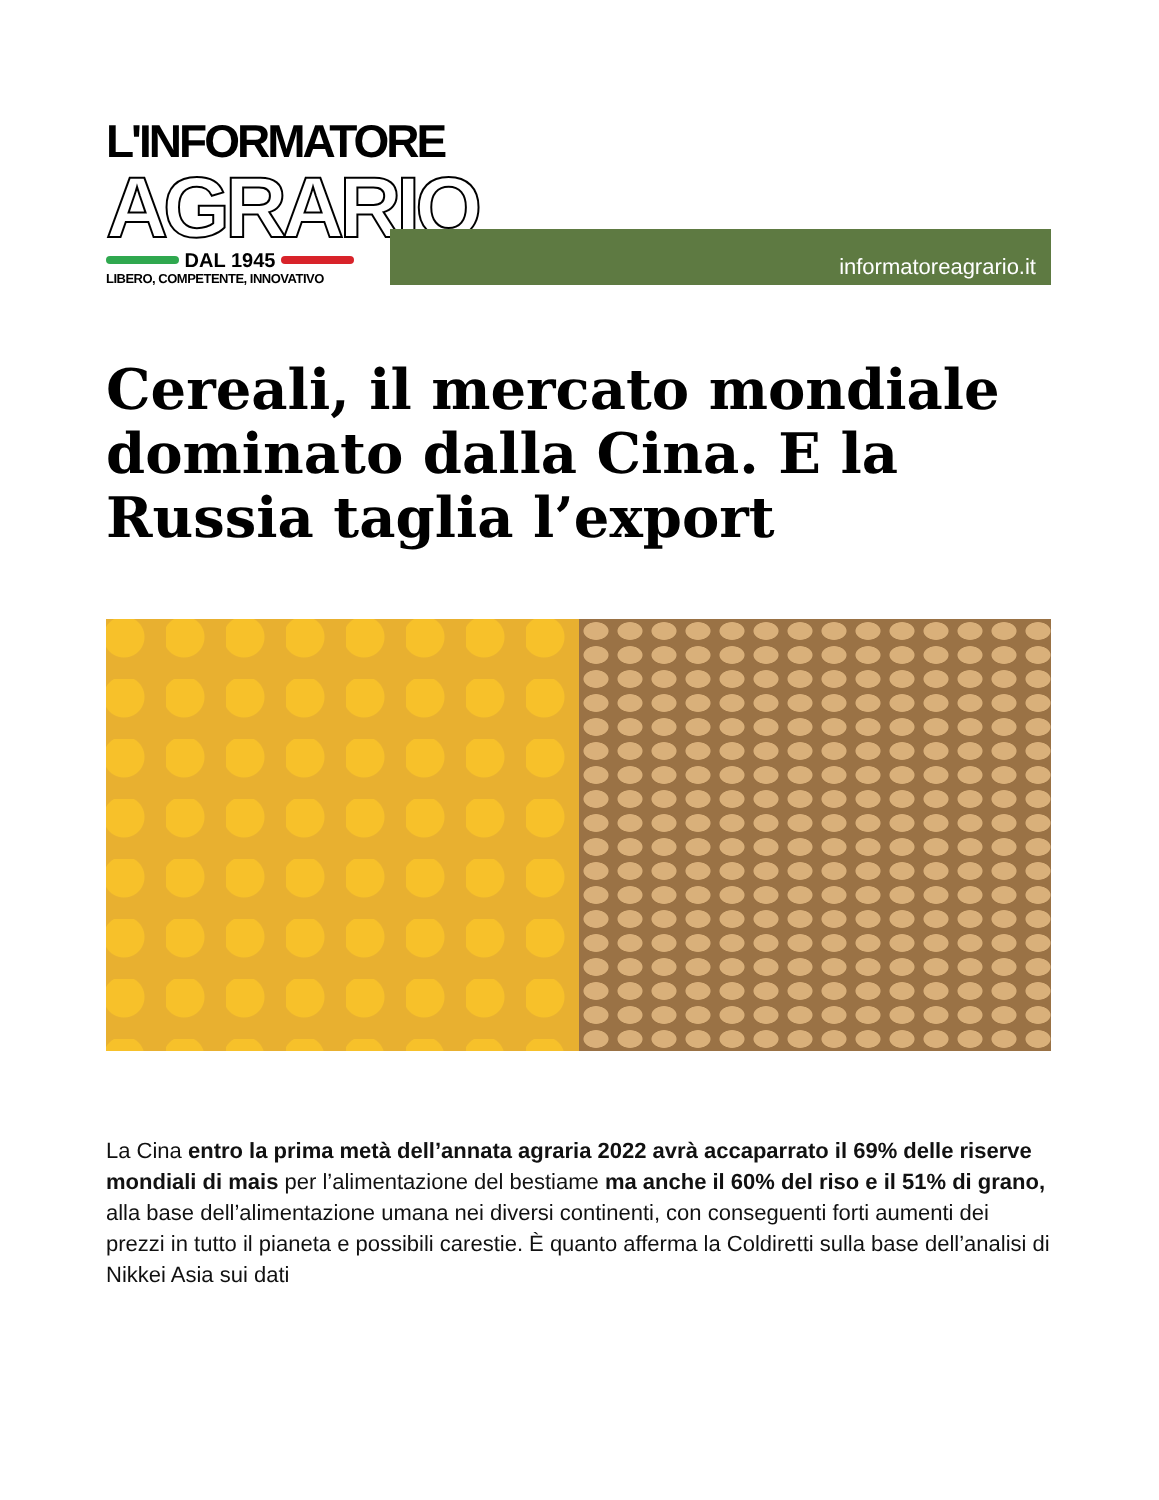L'INFORMATORE
AGRARIO
DAL 1945
LIBERO, COMPETENTE, INNOVATIVO
informatoreagrario.it
Cereali, il mercato mondiale dominato dalla Cina. E la Russia taglia l’export
La Cina entro la prima metà dell’annata agraria 2022 avrà accaparrato il 69% delle riserve mondiali di mais per l’alimentazione del bestiame ma anche il 60% del riso e il 51% di grano, alla base dell’alimentazione umana nei diversi continenti, con conseguenti forti aumenti dei prezzi in tutto il pianeta e possibili carestie. È quanto afferma la Coldiretti sulla base dell’analisi di Nikkei Asia sui dati